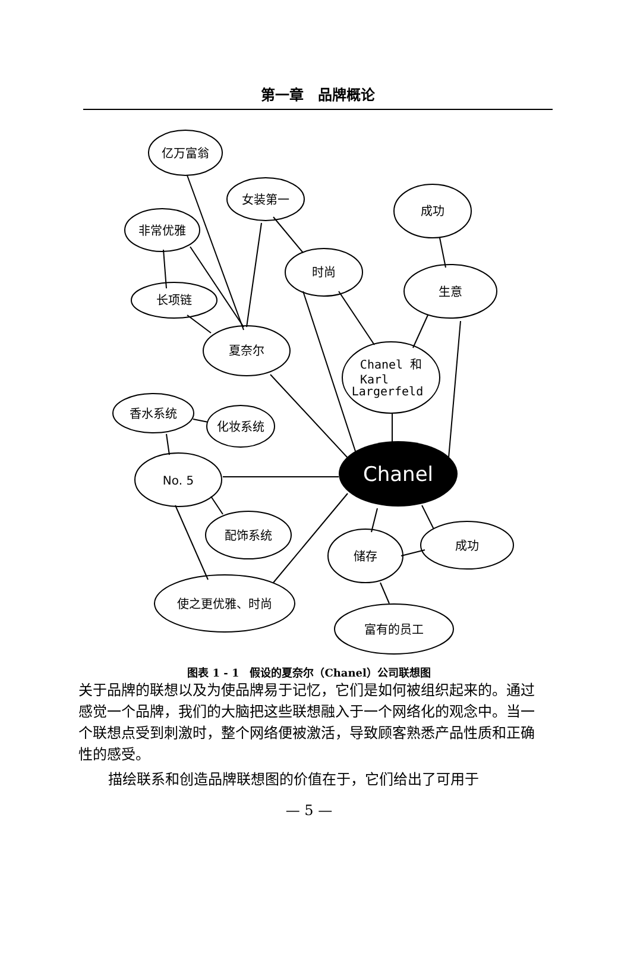第一章　品牌概论
亿万富翁
女装第一
非常优雅
成功
时尚
生意
长项链
夏奈尔
Chanel 和
Karl
Largerfeld
香水系统
化妆系统
No. 5
Chanel
配饰系统
储存
成功
使之更优雅、时尚
富有的员工
图表 1 - 1　假设的夏奈尔（Chanel）公司联想图
关于品牌的联想以及为使品牌易于记忆，它们是如何被组织起来的。通过感觉一个品牌，我们的大脑把这些联想融入于一个网络化的观念中。当一个联想点受到刺激时，整个网络便被激活，导致顾客熟悉产品性质和正确性的感受。
描绘联系和创造品牌联想图的价值在于，它们给出了可用于
— 5 —